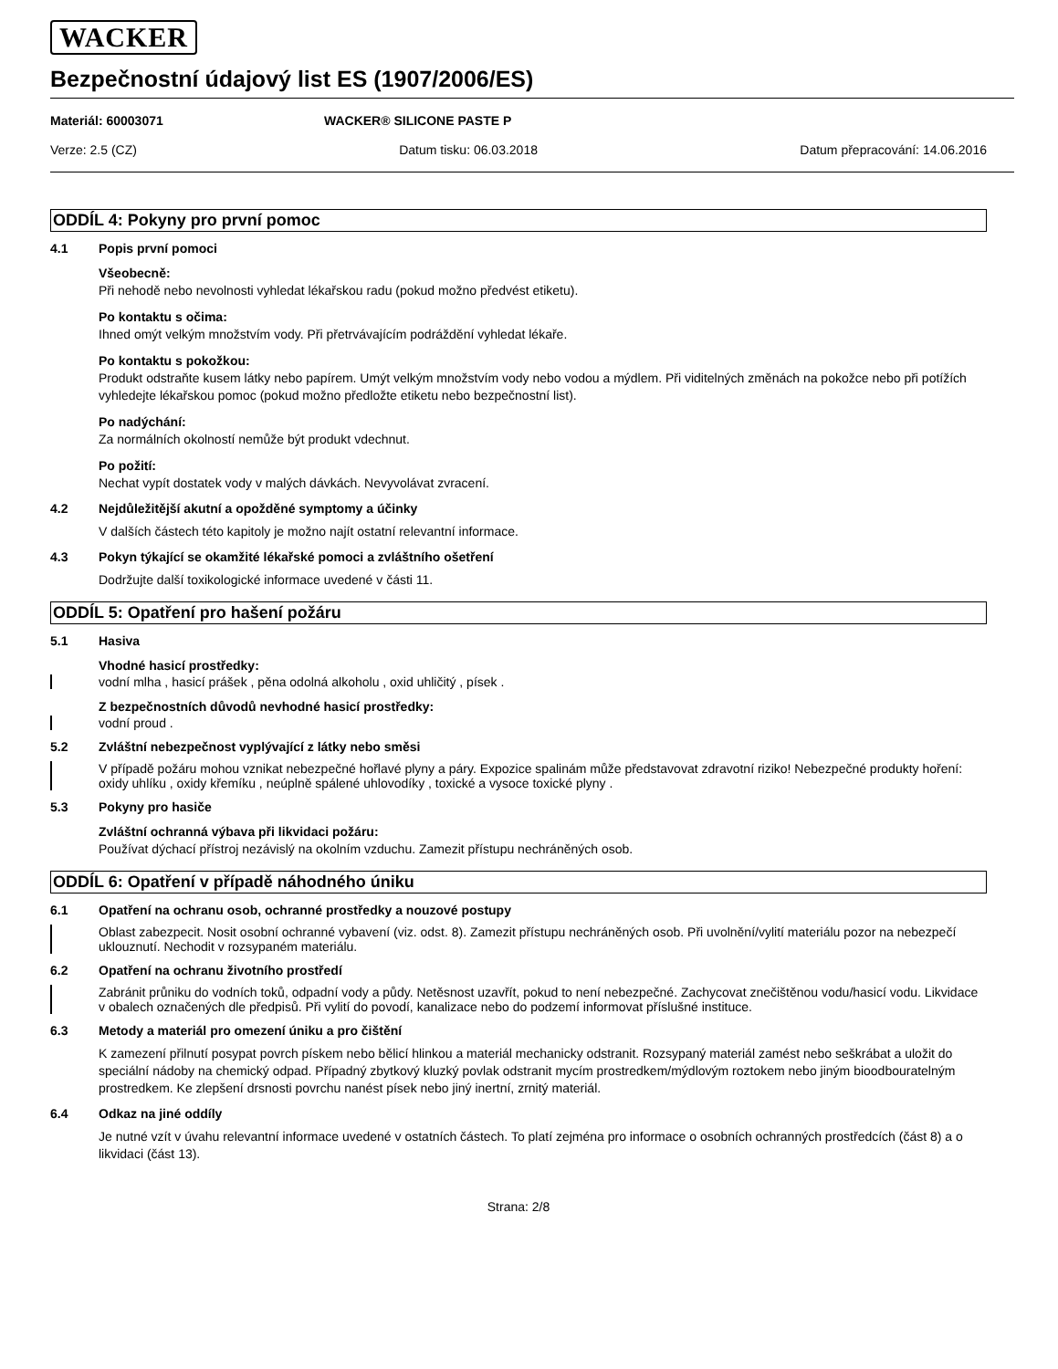WACKER
Bezpečnostní údajový list ES (1907/2006/ES)
Materiál: 60003071 WACKER® SILICONE PASTE P
Verze: 2.5 (CZ) Datum tisku: 06.03.2018 Datum přepracování: 14.06.2016
ODDÍL 4: Pokyny pro první pomoc
4.1 Popis první pomoci
Všeobecně:
Při nehodě nebo nevolnosti vyhledat lékařskou radu (pokud možno předvést etiketu).
Po kontaktu s očima:
Ihned omýt velkým množstvím vody. Při přetrvávajícím podráždění vyhledat lékaře.
Po kontaktu s pokožkou:
Produkt odstraňte kusem látky nebo papírem. Umýt velkým množstvím vody nebo vodou a mýdlem. Při viditelných změnách na pokožce nebo při potížích vyhledejte lékařskou pomoc (pokud možno předložte etiketu nebo bezpečnostní list).
Po nadýchání:
Za normálních okolností nemůže být produkt vdechnut.
Po požití:
Nechat vypít dostatek vody v malých dávkách. Nevyvolávat zvracení.
4.2 Nejdůležitější akutní a opožděné symptomy a účinky
V dalších částech této kapitoly je možno najít ostatní relevantní informace.
4.3 Pokyn týkající se okamžité lékařské pomoci a zvláštního ošetření
Dodržujte další toxikologické informace uvedené v části 11.
ODDÍL 5: Opatření pro hašení požáru
5.1 Hasiva
Vhodné hasicí prostředky:
vodní mlha , hasicí prášek , pěna odolná alkoholu , oxid uhličitý , písek .
Z bezpečnostních důvodů nevhodné hasicí prostředky:
vodní proud .
5.2 Zvláštní nebezpečnost vyplývající z látky nebo směsi
V případě požáru mohou vznikat nebezpečné hořlavé plyny a páry. Expozice spalinám může představovat zdravotní riziko! Nebezpečné produkty hoření: oxidy uhlíku , oxidy křemíku , neúplně spálené uhlovodíky , toxické a vysoce toxické plyny .
5.3 Pokyny pro hasiče
Zvláštní ochranná výbava při likvidaci požáru:
Používat dýchací přístroj nezávislý na okolním vzduchu. Zamezit přístupu nechráněných osob.
ODDÍL 6: Opatření v případě náhodného úniku
6.1 Opatření na ochranu osob, ochranné prostředky a nouzové postupy
Oblast zabezpecit. Nosit osobní ochranné vybavení (viz. odst. 8). Zamezit přístupu nechráněných osob. Při uvolnění/vylití materiálu pozor na nebezpečí uklouznutí. Nechodit v rozsypaném materiálu.
6.2 Opatření na ochranu životního prostředí
Zabránit průniku do vodních toků, odpadní vody a půdy. Netěsnost uzavřít, pokud to není nebezpečné. Zachycovat znečištěnou vodu/hasicí vodu. Likvidace v obalech označených dle předpisů. Při vylití do povodí, kanalizace nebo do podzemí informovat příslušné instituce.
6.3 Metody a materiál pro omezení úniku a pro čištění
K zamezení přilnutí posypat povrch pískem nebo bělicí hlinkou a materiál mechanicky odstranit. Rozsypaný materiál zamést nebo seškrábat a uložit do speciální nádoby na chemický odpad. Případný zbytkový kluzký povlak odstranit mycím prostredkem/mýdlovým roztokem nebo jiným bioodbouratelným prostredkem. Ke zlepšení drsnosti povrchu nanést písek nebo jiný inertní, zrnitý materiál.
6.4 Odkaz na jiné oddíly
Je nutné vzít v úvahu relevantní informace uvedené v ostatních částech. To platí zejména pro informace o osobních ochranných prostředcích (část 8) a o likvidaci (část 13).
Strana: 2/8